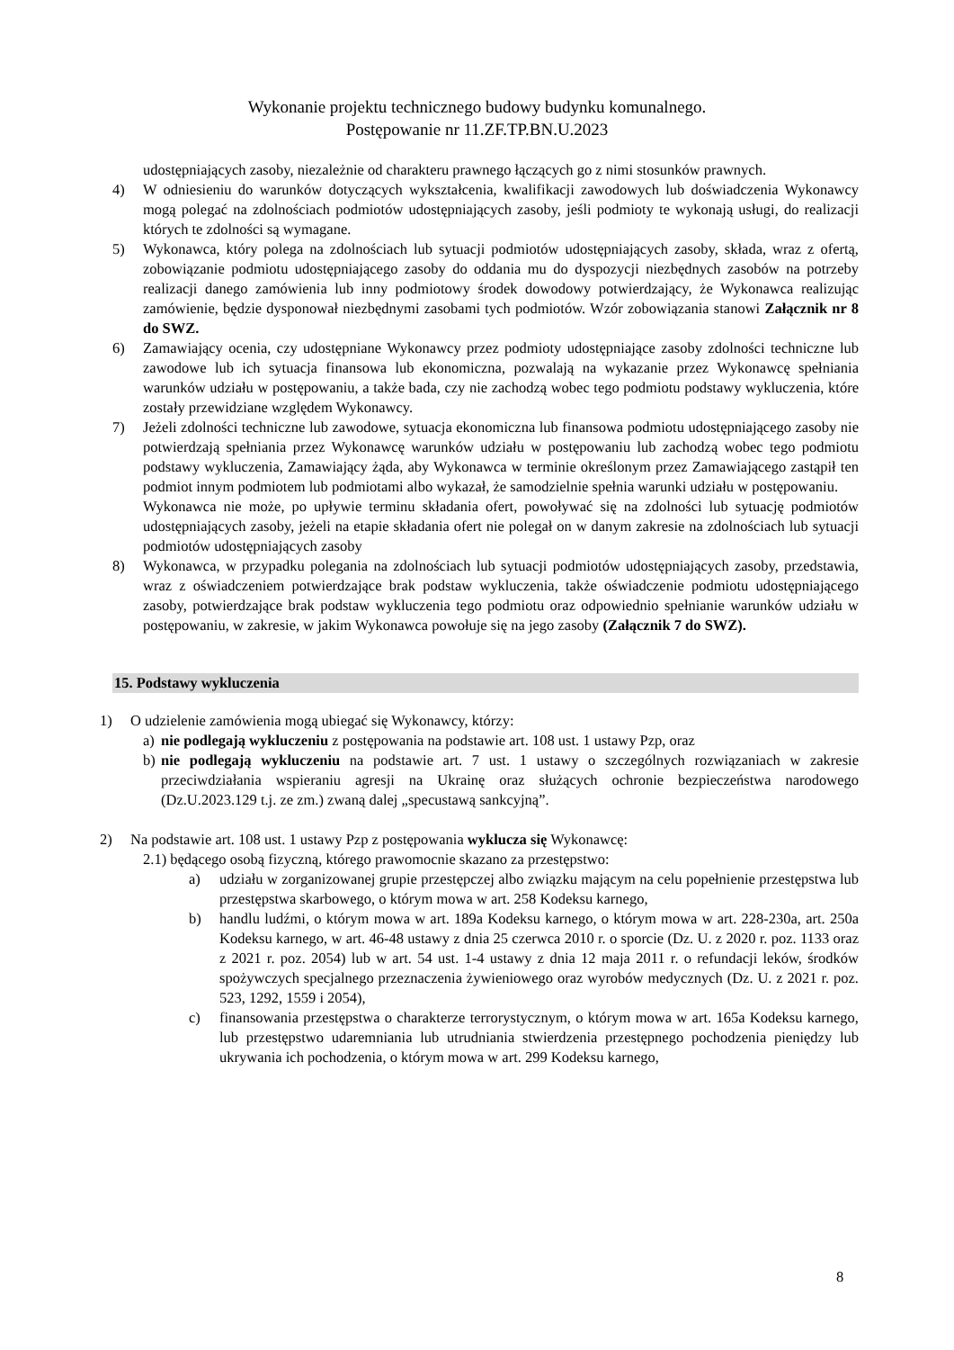Wykonanie projektu technicznego budowy budynku komunalnego.
Postępowanie nr 11.ZF.TP.BN.U.2023
udostępniających zasoby, niezależnie od charakteru prawnego łączących go z nimi stosunków prawnych.
4) W odniesieniu do warunków dotyczących wykształcenia, kwalifikacji zawodowych lub doświadczenia Wykonawcy mogą polegać na zdolnościach podmiotów udostępniających zasoby, jeśli podmioty te wykonają usługi, do realizacji których te zdolności są wymagane.
5) Wykonawca, który polega na zdolnościach lub sytuacji podmiotów udostępniających zasoby, składa, wraz z ofertą, zobowiązanie podmiotu udostępniającego zasoby do oddania mu do dyspozycji niezbędnych zasobów na potrzeby realizacji danego zamówienia lub inny podmiotowy środek dowodowy potwierdzający, że Wykonawca realizując zamówienie, będzie dysponował niezbędnymi zasobami tych podmiotów. Wzór zobowiązania stanowi Załącznik nr 8 do SWZ.
6) Zamawiający ocenia, czy udostępniane Wykonawcy przez podmioty udostępniające zasoby zdolności techniczne lub zawodowe lub ich sytuacja finansowa lub ekonomiczna, pozwalają na wykazanie przez Wykonawcę spełniania warunków udziału w postępowaniu, a także bada, czy nie zachodzą wobec tego podmiotu podstawy wykluczenia, które zostały przewidziane względem Wykonawcy.
7) Jeżeli zdolności techniczne lub zawodowe, sytuacja ekonomiczna lub finansowa podmiotu udostępniającego zasoby nie potwierdzają spełniania przez Wykonawcę warunków udziału w postępowaniu lub zachodzą wobec tego podmiotu podstawy wykluczenia, Zamawiający żąda, aby Wykonawca w terminie określonym przez Zamawiającego zastąpił ten podmiot innym podmiotem lub podmiotami albo wykazał, że samodzielnie spełnia warunki udziału w postępowaniu.
Wykonawca nie może, po upływie terminu składania ofert, powoływać się na zdolności lub sytuację podmiotów udostępniających zasoby, jeżeli na etapie składania ofert nie polegał on w danym zakresie na zdolnościach lub sytuacji podmiotów udostępniających zasoby
8) Wykonawca, w przypadku polegania na zdolnościach lub sytuacji podmiotów udostępniających zasoby, przedstawia, wraz z oświadczeniem potwierdzające brak podstaw wykluczenia, także oświadczenie podmiotu udostępniającego zasoby, potwierdzające brak podstaw wykluczenia tego podmiotu oraz odpowiednio spełnianie warunków udziału w postępowaniu, w zakresie, w jakim Wykonawca powołuje się na jego zasoby (Załącznik 7 do SWZ).
15. Podstawy wykluczenia
1) O udzielenie zamówienia mogą ubiegać się Wykonawcy, którzy:
a) nie podlegają wykluczeniu z postępowania na podstawie art. 108 ust. 1 ustawy Pzp, oraz
b) nie podlegają wykluczeniu na podstawie art. 7 ust. 1 ustawy o szczególnych rozwiązaniach w zakresie przeciwdziałania wspieraniu agresji na Ukrainę oraz służących ochronie bezpieczeństwa narodowego (Dz.U.2023.129 t.j. ze zm.) zwaną dalej „specustawą sankcyjną”.
2) Na podstawie art. 108 ust. 1 ustawy Pzp z postępowania wyklucza się Wykonawcę:
2.1) będącego osobą fizyczną, którego prawomocnie skazano za przestępstwo:
a) udziału w zorganizowanej grupie przestępczej albo związku mającym na celu popełnienie przestępstwa lub przestępstwa skarbowego, o którym mowa w art. 258 Kodeksu karnego,
b) handlu ludźmi, o którym mowa w art. 189a Kodeksu karnego, o którym mowa w art. 228-230a, art. 250a Kodeksu karnego, w art. 46-48 ustawy z dnia 25 czerwca 2010 r. o sporcie (Dz. U. z 2020 r. poz. 1133 oraz z 2021 r. poz. 2054) lub w art. 54 ust. 1-4 ustawy z dnia 12 maja 2011 r. o refundacji leków, środków spożywczych specjalnego przeznaczenia żywieniowego oraz wyrobów medycznych (Dz. U. z 2021 r. poz. 523, 1292, 1559 i 2054),
c) finansowania przestępstwa o charakterze terrorystycznym, o którym mowa w art. 165a Kodeksu karnego, lub przestępstwo udaremniania lub utrudniania stwierdzenia przestępnego pochodzenia pieniędzy lub ukrywania ich pochodzenia, o którym mowa w art. 299 Kodeksu karnego,
8